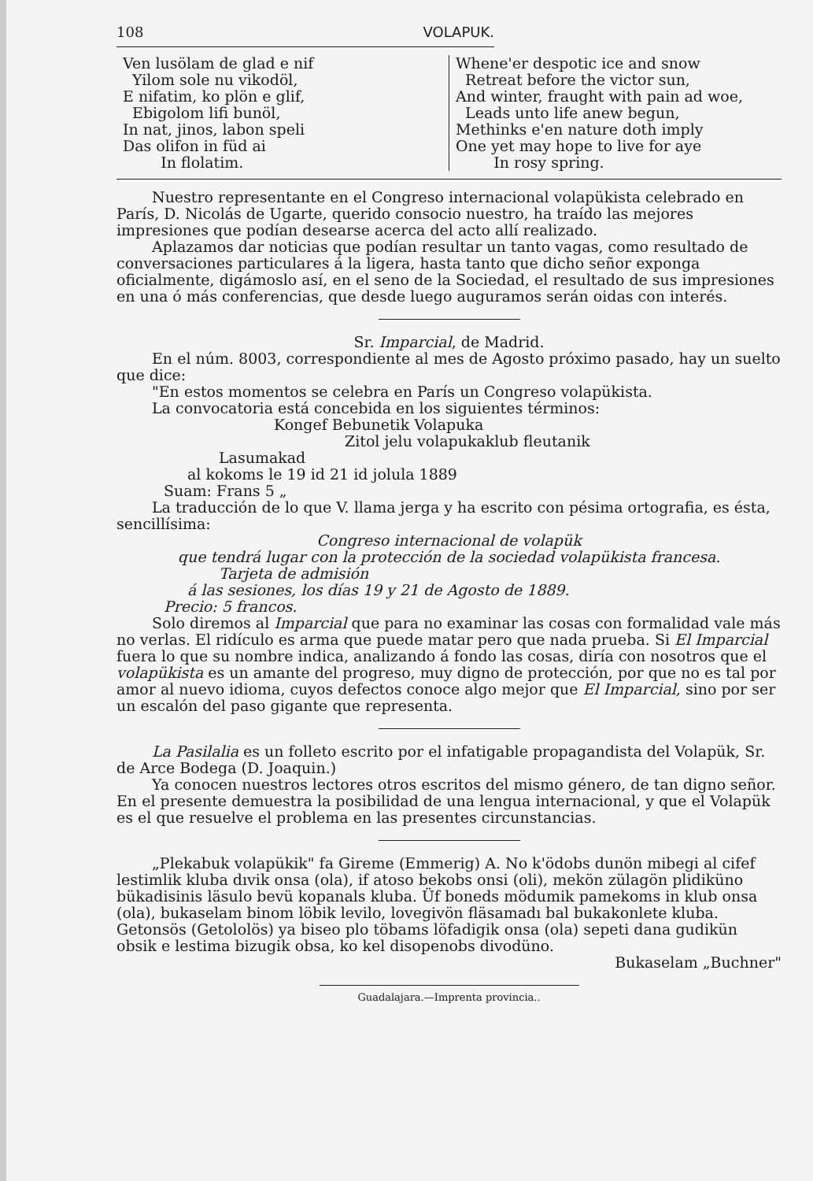108 VOLAPUK.
Ven lusölam de glad e nif
Yilom sole nu vikodöl,
E nifatim, ko plön e glif,
Ebigolom lifi bunöl,
In nat, jinos, labon speli
Das olifon in füd ai
In flolatim.
Whene'er despotic ice and snow
Retreat before the victor sun,
And winter, fraught with pain ad woe,
Leads unto life anew begun,
Methinks e'en nature doth imply
One yet may hope to live for aye
In rosy spring.
Nuestro representante en el Congreso internacional volapükista celebrado en París, D. Nicolás de Ugarte, querido consocio nuestro, ha traído las mejores impresiones que podían desearse acerca del acto allí realizado.
Aplazamos dar noticias que podían resultar un tanto vagas, como resultado de conversaciones particulares á la ligera, hasta tanto que dicho señor exponga oficialmente, digámoslo así, en el seno de la Sociedad, el resultado de sus impresiones en una ó más conferencias, que desde luego auguramos serán oidas con interés.
Sr. Imparcial, de Madrid.
En el núm. 8003, correspondiente al mes de Agosto próximo pasado, hay un suelto que dice:
"En estos momentos se celebra en París un Congreso volapükista.
La convocatoria está concebida en los siguientes términos:
Kongef Bebunetik Volapuka
Zitol jelu volapukaklub fleutanik
Lasumakad
al kokoms le 19 id 21 id jolula 1889
Suam: Frans 5 „
La traducción de lo que V. llama jerga y ha escrito con pésima ortografia, es ésta, sencillísima:
Congreso internacional de volapük
que tendrá lugar con la protección de la sociedad volapükista francesa.
Tarjeta de admisión
á las sesiones, los días 19 y 21 de Agosto de 1889.
Precio: 5 francos.
Solo diremos al Imparcial que para no examinar las cosas con formalidad vale más no verlas. El ridículo es arma que puede matar pero que nada prueba. Si El Imparcial fuera lo que su nombre indica, analizando á fondo las cosas, diría con nosotros que el volapükista es un amante del progreso, muy digno de protección, por que no es tal por amor al nuevo idioma, cuyos defectos conoce algo mejor que El Imparcial, sino por ser un escalón del paso gigante que representa.
La Pasilalia es un folleto escrito por el infatigable propagandista del Volapük, Sr. de Arce Bodega (D. Joaquin.)
Ya conocen nuestros lectores otros escritos del mismo género, de tan digno señor. En el presente demuestra la posibilidad de una lengua internacional, y que el Volapük es el que resuelve el problema en las presentes circunstancias.
„Plekabuk volapükik" fa Gireme (Emmerig) A. No k'ödobs dunön mibegi al cifef lestimlik kluba dıvik onsa (ola), if atoso bekobs onsi (oli), mekön zülagön plidiküno bükadisinis läsulo bevü kopanals kluba. Üf boneds mödumik pamekoms in klub onsa (ola), bukaselam binom löbik levilo, lovegivön fläsamadı bal bukakonlete kluba. Getonsös (Getololös) ya biseo plo töbams löfadigik onsa (ola) sepeti dana gudikün obsik e lestima bizugik obsa, ko kel disopenobs divodüno.
Bukaselam „Buchner"
Guadalajara.—Imprenta provincia..